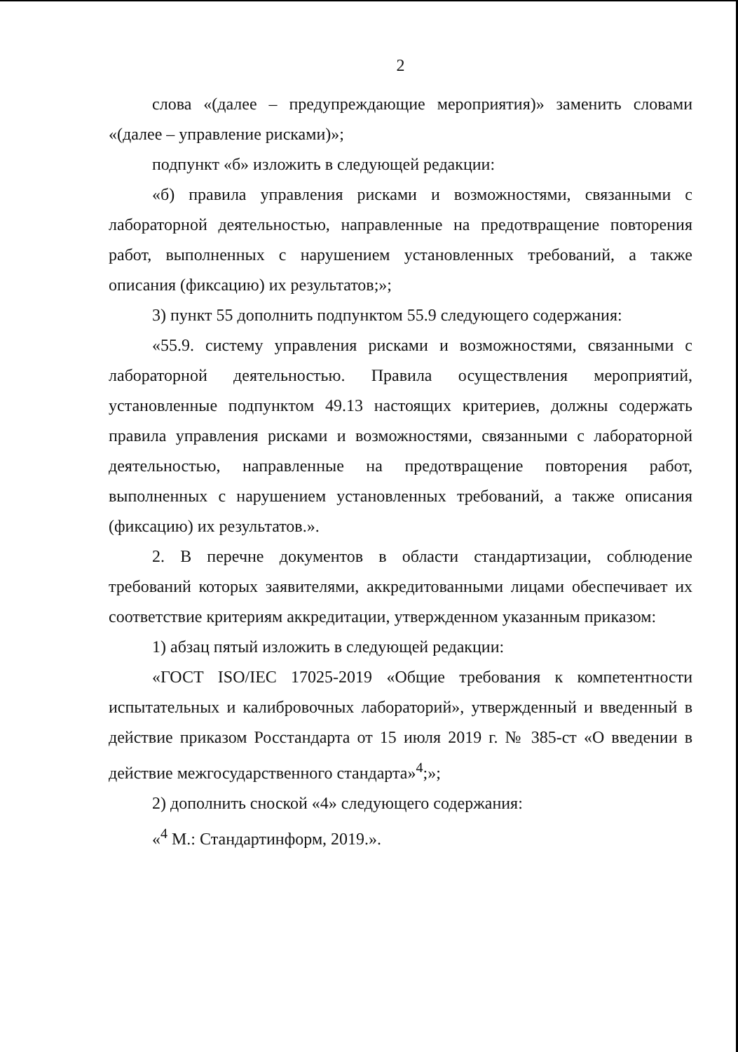2
слова «(далее – предупреждающие мероприятия)» заменить словами «(далее – управление рисками)»;
подпункт «б» изложить в следующей редакции:
«б) правила управления рисками и возможностями, связанными с лабораторной деятельностью, направленные на предотвращение повторения работ, выполненных с нарушением установленных требований, а также описания (фиксацию) их результатов;»;
3) пункт 55 дополнить подпунктом 55.9 следующего содержания:
«55.9. систему управления рисками и возможностями, связанными с лабораторной деятельностью. Правила осуществления мероприятий, установленные подпунктом 49.13 настоящих критериев, должны содержать правила управления рисками и возможностями, связанными с лабораторной деятельностью, направленные на предотвращение повторения работ, выполненных с нарушением установленных требований, а также описания (фиксацию) их результатов.».
2. В перечне документов в области стандартизации, соблюдение требований которых заявителями, аккредитованными лицами обеспечивает их соответствие критериям аккредитации, утвержденном указанным приказом:
1) абзац пятый изложить в следующей редакции:
«ГОСТ ISO/IEC 17025-2019 «Общие требования к компетентности испытательных и калибровочных лабораторий», утвержденный и введенный в действие приказом Росстандарта от 15 июля 2019 г. № 385-ст «О введении в действие межгосударственного стандарта»<sup>4</sup>;»;
2) дополнить сноской «4» следующего содержания:
«<sup>4</sup> М.: Стандартинформ, 2019.».